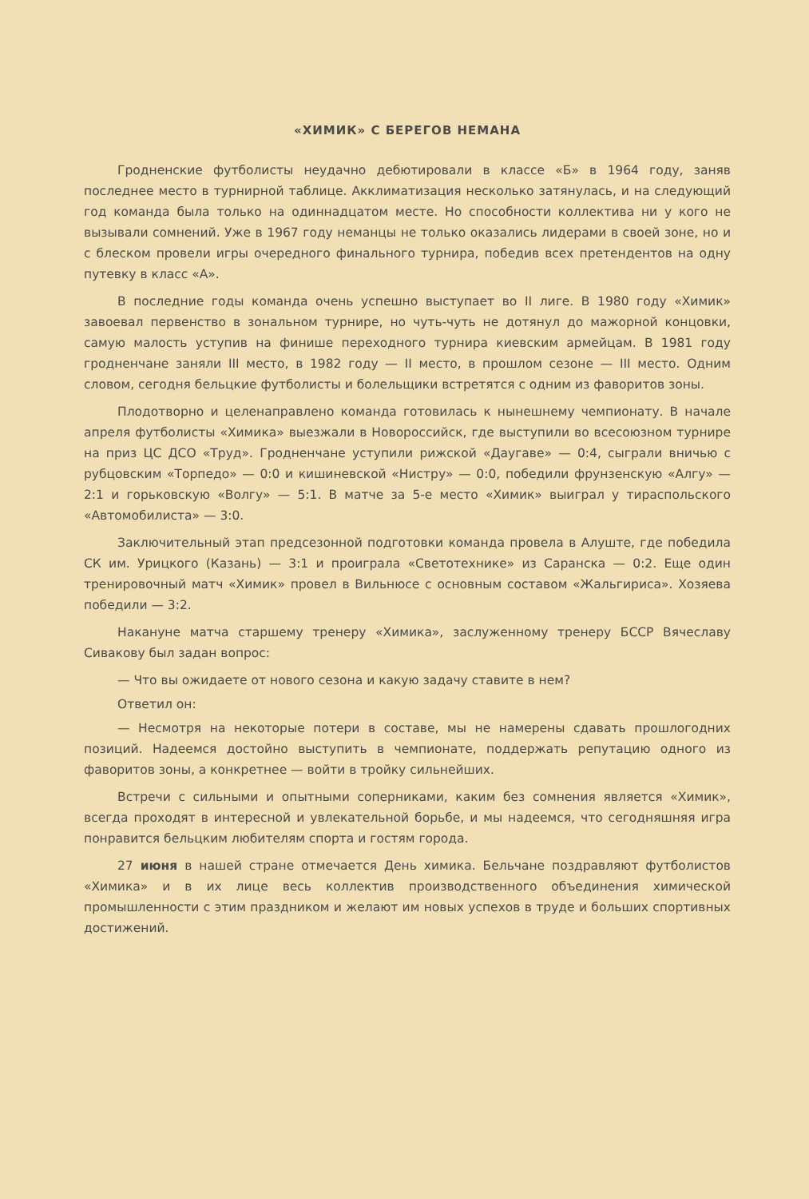«ХИМИК» С БЕРЕГОВ НЕМАНА
Гродненские футболисты неудачно дебютировали в классе «Б» в 1964 году, заняв последнее место в турнирной таблице. Акклиматизация несколько затянулась, и на следующий год команда была только на одиннадцатом месте. Но способности коллектива ни у кого не вызывали сомнений. Уже в 1967 году неманцы не только оказались лидерами в своей зоне, но и с блеском провели игры очередного финального турнира, победив всех претендентов на одну путевку в класс «А».
В последние годы команда очень успешно выступает во II лиге. В 1980 году «Химик» завоевал первенство в зональном турнире, но чуть-чуть не дотянул до мажорной концовки, самую малость уступив на финише переходного турнира киевским армейцам. В 1981 году гродненчане заняли III место, в 1982 году — II место, в прошлом сезоне — III место. Одним словом, сегодня бельцкие футболисты и болельщики встретятся с одним из фаворитов зоны.
Плодотворно и целенаправлено команда готовилась к нынешнему чемпионату. В начале апреля футболисты «Химика» выезжали в Новороссийск, где выступили во всесоюзном турнире на приз ЦС ДСО «Труд». Гродненчане уступили рижской «Даугаве» — 0:4, сыграли вничью с рубцовским «Торпедо» — 0:0 и кишиневской «Нистру» — 0:0, победили фрунзенскую «Алгу» — 2:1 и горьковскую «Волгу» — 5:1. В матче за 5-е место «Химик» выиграл у тираспольского «Автомобилиста» — 3:0.
Заключительный этап предсезонной подготовки команда провела в Алуште, где победила СК им. Урицкого (Казань) — 3:1 и проиграла «Светотехнике» из Саранска — 0:2. Еще один тренировочный матч «Химик» провел в Вильнюсе с основным составом «Жальгириса». Хозяева победили — 3:2.
Накануне матча старшему тренеру «Химика», заслуженному тренеру БССР Вячеславу Сивакову был задан вопрос:
— Что вы ожидаете от нового сезона и какую задачу ставите в нем?
Ответил он:
— Несмотря на некоторые потери в составе, мы не намерены сдавать прошлогодних позиций. Надеемся достойно выступить в чемпионате, поддержать репутацию одного из фаворитов зоны, а конкретнее — войти в тройку сильнейших.
Встречи с сильными и опытными соперниками, каким без сомнения является «Химик», всегда проходят в интересной и увлекательной борьбе, и мы надеемся, что сегодняшняя игра понравится бельцким любителям спорта и гостям города.
27 июня в нашей стране отмечается День химика. Бельчане поздравляют футболистов «Химика» и в их лице весь коллектив производственного объединения химической промышленности с этим праздником и желают им новых успехов в труде и больших спортивных достижений.